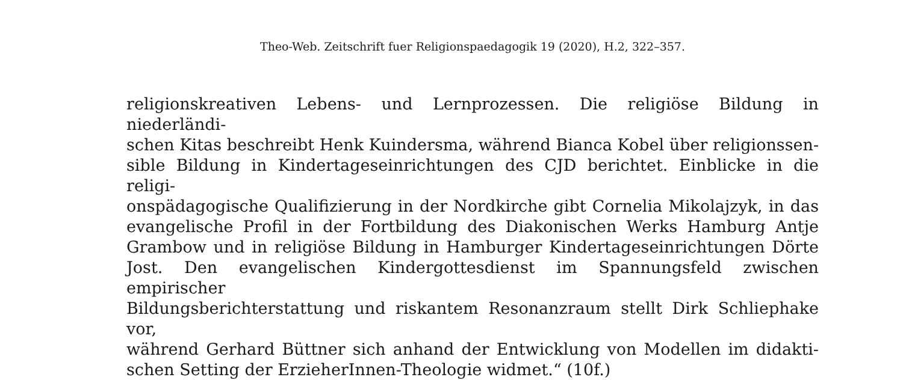Theo-Web. Zeitschrift fuer Religionspaedagogik 19 (2020), H.2, 322–357.
religionskreativen Lebens- und Lernprozessen. Die religiöse Bildung in niederländi-
schen Kitas beschreibt Henk Kuindersma, während Bianca Kobel über religionssen-
sible Bildung in Kindertageseinrichtungen des CJD berichtet. Einblicke in die religi-
onspädagogische Qualifizierung in der Nordkirche gibt Cornelia Mikolajzyk, in das
evangelische Profil in der Fortbildung des Diakonischen Werks Hamburg Antje
Grambow und in religiöse Bildung in Hamburger Kindertageseinrichtungen Dörte
Jost. Den evangelischen Kindergottesdienst im Spannungsfeld zwischen empirischer
Bildungsberichterstattung und riskantem Resonanzraum stellt Dirk Schliephake vor,
während Gerhard Büttner sich anhand der Entwicklung von Modellen im didakti-
schen Setting der ErzieherInnen-Theologie widmet.“ (10f.)